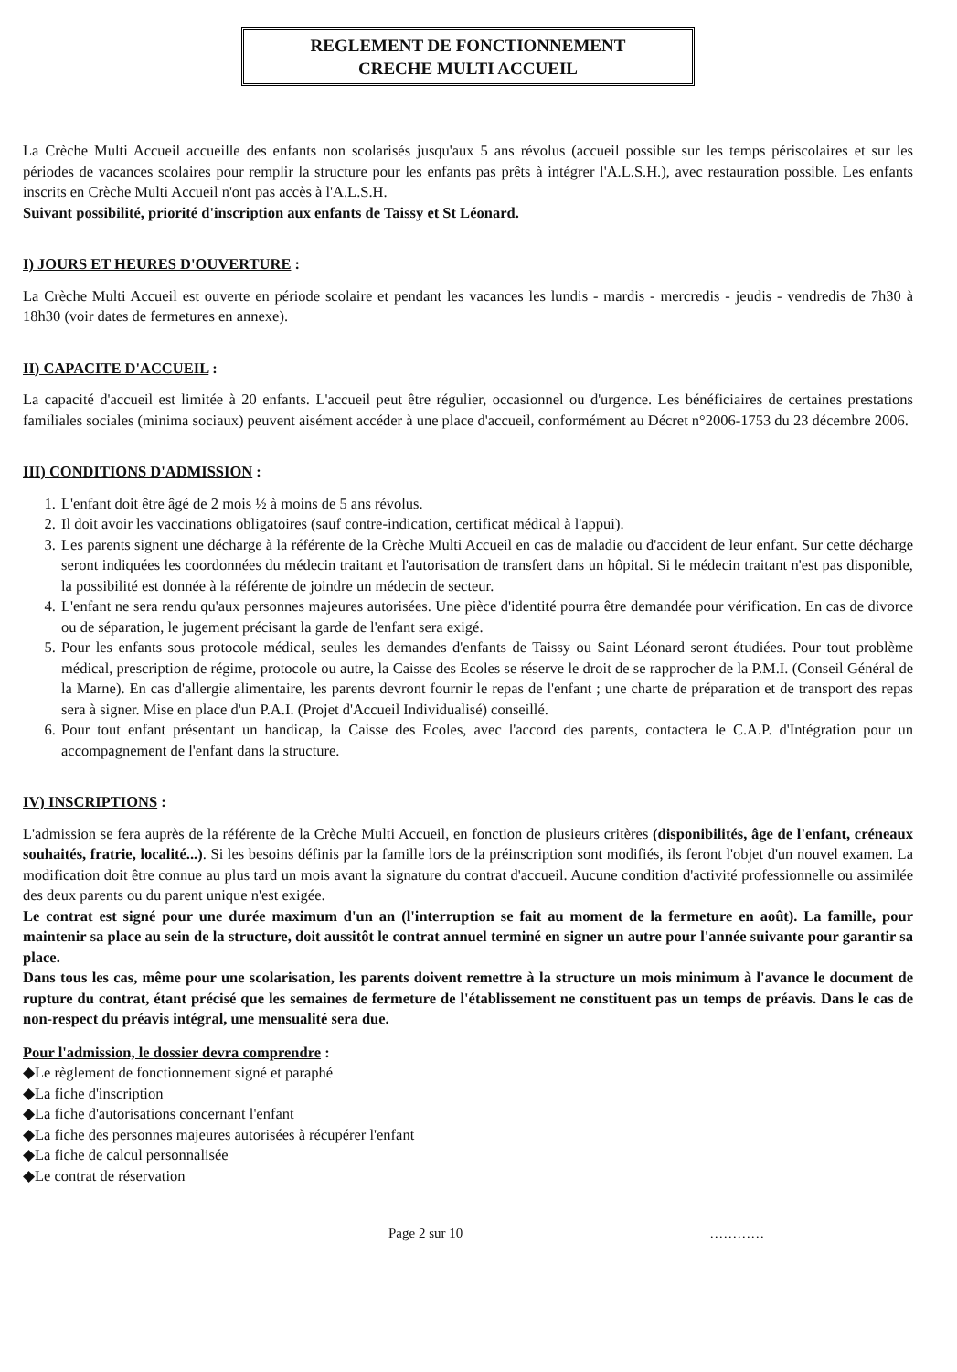REGLEMENT DE FONCTIONNEMENT
CRECHE MULTI ACCUEIL
La Crèche Multi Accueil accueille des enfants non scolarisés jusqu'aux 5 ans révolus (accueil possible sur les temps périscolaires et sur les périodes de vacances scolaires pour remplir la structure pour les enfants pas prêts à intégrer l'A.L.S.H.), avec restauration possible. Les enfants inscrits en Crèche Multi Accueil n'ont pas accès à l'A.L.S.H.
Suivant possibilité, priorité d'inscription aux enfants de Taissy et St Léonard.
I) JOURS ET HEURES D'OUVERTURE :
La Crèche Multi Accueil est ouverte en période scolaire et pendant les vacances les lundis - mardis - mercredis - jeudis - vendredis de 7h30 à 18h30 (voir dates de fermetures en annexe).
II) CAPACITE D'ACCUEIL :
La capacité d'accueil est limitée à 20 enfants. L'accueil peut être régulier, occasionnel ou d'urgence. Les bénéficiaires de certaines prestations familiales sociales (minima sociaux) peuvent aisément accéder à une place d'accueil, conformément au Décret n°2006-1753 du 23 décembre 2006.
III) CONDITIONS D'ADMISSION :
1. L'enfant doit être âgé de 2 mois ½ à moins de 5 ans révolus.
2. Il doit avoir les vaccinations obligatoires (sauf contre-indication, certificat médical à l'appui).
3. Les parents signent une décharge à la référente de la Crèche Multi Accueil en cas de maladie ou d'accident de leur enfant. Sur cette décharge seront indiquées les coordonnées du médecin traitant et l'autorisation de transfert dans un hôpital. Si le médecin traitant n'est pas disponible, la possibilité est donnée à la référente de joindre un médecin de secteur.
4. L'enfant ne sera rendu qu'aux personnes majeures autorisées. Une pièce d'identité pourra être demandée pour vérification. En cas de divorce ou de séparation, le jugement précisant la garde de l'enfant sera exigé.
5. Pour les enfants sous protocole médical, seules les demandes d'enfants de Taissy ou Saint Léonard seront étudiées. Pour tout problème médical, prescription de régime, protocole ou autre, la Caisse des Ecoles se réserve le droit de se rapprocher de la P.M.I. (Conseil Général de la Marne). En cas d'allergie alimentaire, les parents devront fournir le repas de l'enfant ; une charte de préparation et de transport des repas sera à signer. Mise en place d'un P.A.I. (Projet d'Accueil Individualisé) conseillé.
6. Pour tout enfant présentant un handicap, la Caisse des Ecoles, avec l'accord des parents, contactera le C.A.P. d'Intégration pour un accompagnement de l'enfant dans la structure.
IV) INSCRIPTIONS :
L'admission se fera auprès de la référente de la Crèche Multi Accueil, en fonction de plusieurs critères (disponibilités, âge de l'enfant, créneaux souhaités, fratrie, localité...). Si les besoins définis par la famille lors de la préinscription sont modifiés, ils feront l'objet d'un nouvel examen. La modification doit être connue au plus tard un mois avant la signature du contrat d'accueil. Aucune condition d'activité professionnelle ou assimilée des deux parents ou du parent unique n'est exigée.
Le contrat est signé pour une durée maximum d'un an (l'interruption se fait au moment de la fermeture en août). La famille, pour maintenir sa place au sein de la structure, doit aussitôt le contrat annuel terminé en signer un autre pour l'année suivante pour garantir sa place.
Dans tous les cas, même pour une scolarisation, les parents doivent remettre à la structure un mois minimum à l'avance le document de rupture du contrat, étant précisé que les semaines de fermeture de l'établissement ne constituent pas un temps de préavis. Dans le cas de non-respect du préavis intégral, une mensualité sera due.
Pour l'admission, le dossier devra comprendre :
◆Le règlement de fonctionnement signé et paraphé
◆La fiche d'inscription
◆La fiche d'autorisations concernant l'enfant
◆La fiche des personnes majeures autorisées à récupérer l'enfant
◆La fiche de calcul personnalisée
◆Le contrat de réservation
Page 2 sur 10 …………